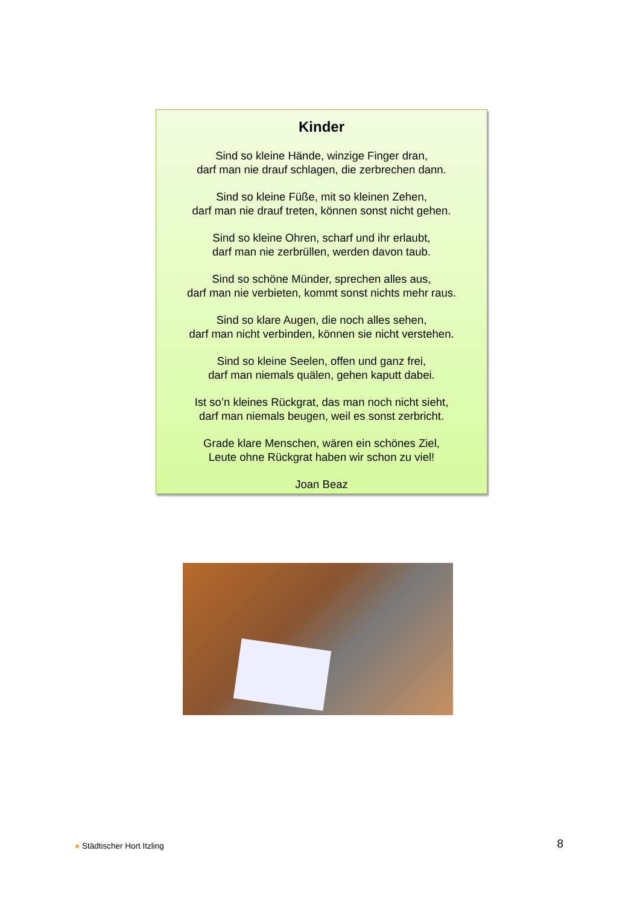Kinder
Sind so kleine Hände, winzige Finger dran,
darf man nie drauf schlagen, die zerbrechen dann.
Sind so kleine Füße, mit so kleinen Zehen,
darf man nie drauf treten, können sonst nicht gehen.
Sind so kleine Ohren, scharf und ihr erlaubt,
darf man nie zerbrüllen, werden davon taub.
Sind so schöne Münder, sprechen alles aus,
darf man nie verbieten, kommt sonst nichts mehr raus.
Sind so klare Augen, die noch alles sehen,
darf man nicht verbinden, können sie nicht verstehen.
Sind so kleine Seelen, offen und ganz frei,
darf man niemals quälen, gehen kaputt dabei.
Ist so’n kleines Rückgrat, das man noch nicht sieht,
darf man niemals beugen, weil es sonst zerbricht.
Grade klare Menschen, wären ein schönes Ziel,
Leute ohne Rückgrat haben wir schon zu viel!
Joan Beaz
● Städtischer Hort Itzling 8